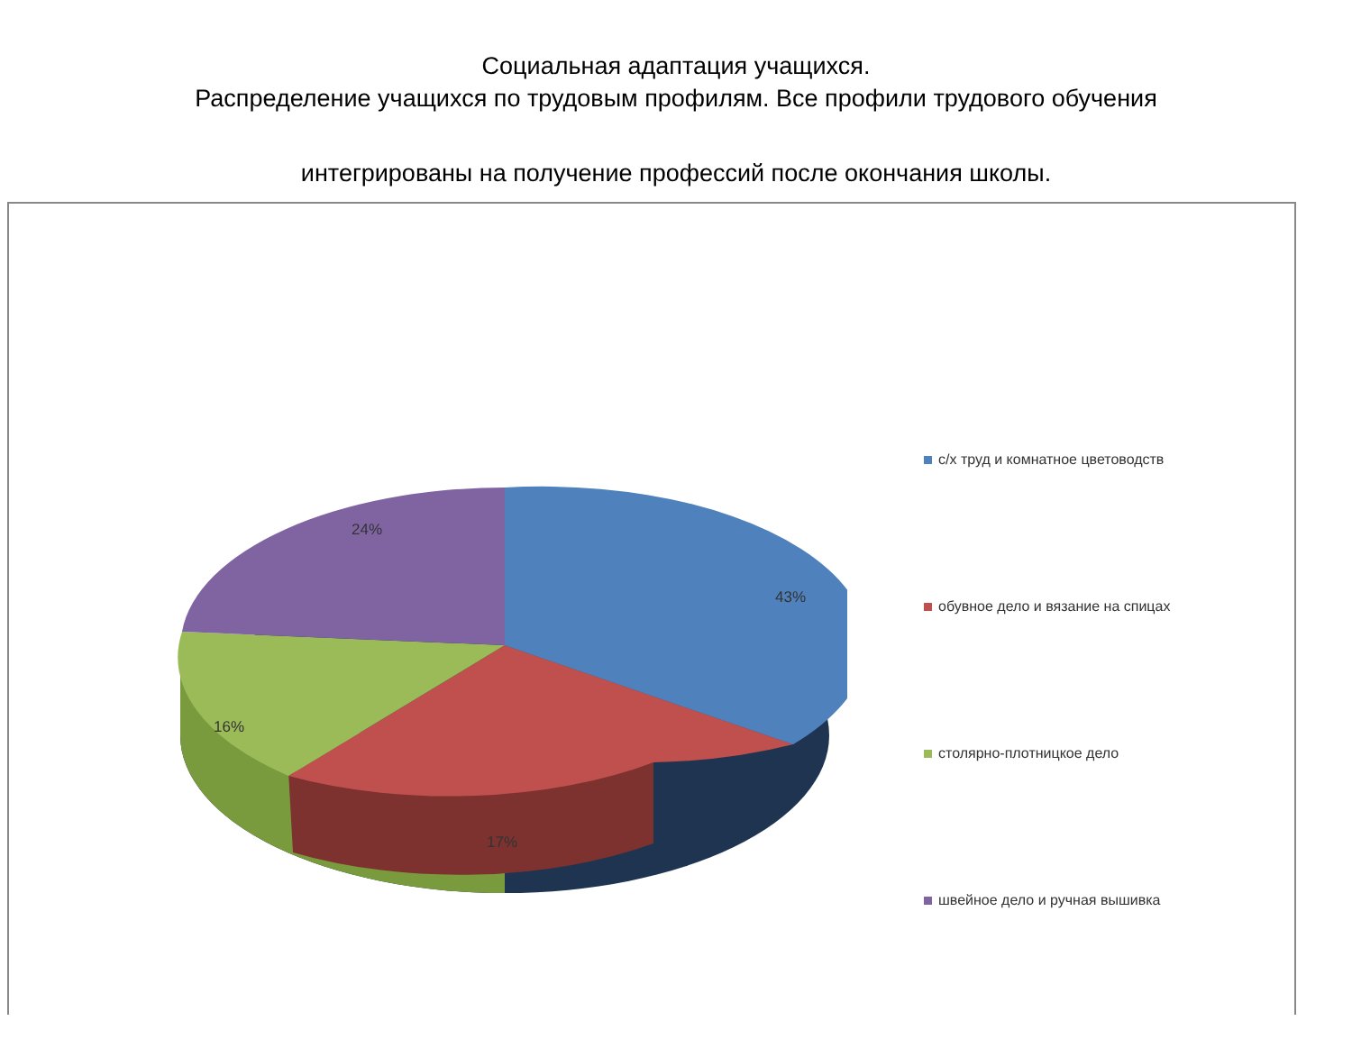Социальная адаптация учащихся.
Распределение учащихся по трудовым профилям. Все профили трудового обучения
интегрированы на получение профессий после окончания школы.
24%
43%
16%
17%
с/х труд и комнатное цветоводств
обувное дело и вязание на спицах
столярно-плотницкое дело
швейное дело и ручная вышивка